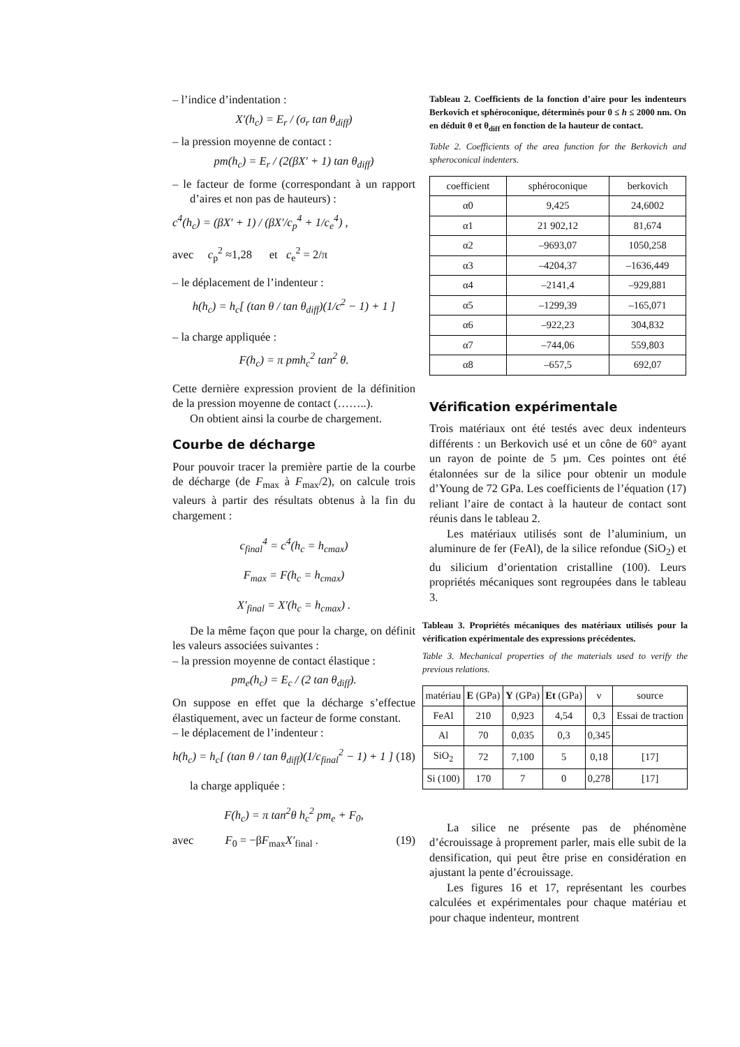– l’indice d’indentation :
X′(h<sub>c</sub>) = E<sub>r</sub> / (σ<sub>r</sub> tan θ<sub>diff</sub>)
– la pression moyenne de contact :
pm(h<sub>c</sub>) = E<sub>r</sub> / (2(βX′ + 1) tan θ<sub>diff</sub>)
– le facteur de forme (correspondant à un rapport d’aires et non pas de hauteurs) :
c<sup>4</sup>(h<sub>c</sub>) = (βX′ + 1) / (βX′/c<sub>p</sub><sup>4</sup> + 1/c<sub>e</sub><sup>4</sup>) ,
avec c<sub>p</sub><sup>2</sup> ≈1,28 et c<sub>e</sub><sup>2</sup> = 2/π
– le déplacement de l’indenteur :
h(h<sub>c</sub>) = h<sub>c</sub>[ (tan θ / tan θ<sub>diff</sub>)(1/c<sup>2</sup> − 1) + 1 ]
– la charge appliquée :
F(h<sub>c</sub>) = π pmh<sub>c</sub><sup>2</sup> tan<sup>2</sup> θ.
Cette dernière expression provient de la définition de la pression moyenne de contact (……..).
On obtient ainsi la courbe de chargement.
Courbe de décharge
Pour pouvoir tracer la première partie de la courbe de décharge (de F<sub>max</sub> à F<sub>max</sub>/2), on calcule trois valeurs à partir des résultats obtenus à la fin du chargement :
c<sub>final</sub><sup>4</sup> = c<sup>4</sup>(h<sub>c</sub> = h<sub>cmax</sub>)
F<sub>max</sub> = F(h<sub>c</sub> = h<sub>cmax</sub>)
X′<sub>final</sub> = X′(h<sub>c</sub> = h<sub>cmax</sub>) .
De la même façon que pour la charge, on définit les valeurs associées suivantes :
– la pression moyenne de contact élastique :
pm<sub>e</sub>(h<sub>c</sub>) = E<sub>c</sub> / (2 tan θ<sub>diff</sub>).
On suppose en effet que la décharge s’effectue élastiquement, avec un facteur de forme constant.
– le déplacement de l’indenteur :
h(h<sub>c</sub>) = h<sub>c</sub>[ (tan θ / tan θ<sub>diff</sub>)(1/c<sub>final</sub><sup>2</sup> − 1) + 1 ] (18)
la charge appliquée :
F(h<sub>c</sub>) = π tan<sup>2</sup>θ h<sub>c</sub><sup>2</sup> pm<sub>e</sub> + F<sub>0</sub>,
avec F<sub>0</sub> = −βF<sub>max</sub>X′<sub>final</sub> . (19)
Tableau 2. Coefficients de la fonction d’aire pour les indenteurs Berkovich et sphéroconique, déterminés pour 0 ≤ h ≤ 2000 nm. On en déduit θ et θ<sub>diff</sub> en fonction de la hauteur de contact.
Table 2. Coefficients of the area function for the Berkovich and spheroconical indenters.
| coefficient | sphéroconique | berkovich |
| --- | --- | --- |
| α0 | 9,425 | 24,6002 |
| α1 | 21 902,12 | 81,674 |
| α2 | –9693,07 | 1050,258 |
| α3 | –4204,37 | –1636,449 |
| α4 | –2141,4 | –929,881 |
| α5 | –1299,39 | –165,071 |
| α6 | –922,23 | 304,832 |
| α7 | –744,06 | 559,803 |
| α8 | –657,5 | 692,07 |
Vérification expérimentale
Trois matériaux ont été testés avec deux indenteurs différents : un Berkovich usé et un cône de 60° ayant un rayon de pointe de 5 µm. Ces pointes ont été étalonnées sur de la silice pour obtenir un module d’Young de 72 GPa. Les coefficients de l’équation (17) reliant l’aire de contact à la hauteur de contact sont réunis dans le tableau 2.
Les matériaux utilisés sont de l’aluminium, un aluminure de fer (FeAl), de la silice refondue (SiO<sub>2</sub>) et du silicium d’orientation cristalline (100). Leurs propriétés mécaniques sont regroupées dans le tableau 3.
Tableau 3. Propriétés mécaniques des matériaux utilisés pour la vérification expérimentale des expressions précédentes.
Table 3. Mechanical properties of the materials used to verify the previous relations.
| matériau | E (GPa) | Y (GPa) | Et (GPa) | ν | source |
| --- | --- | --- | --- | --- | --- |
| FeAl | 210 | 0,923 | 4,54 | 0,3 | Essai de traction |
| Al | 70 | 0,035 | 0,3 | 0,345 | |
| SiO<sub>2</sub> | 72 | 7,100 | 5 | 0,18 | [17] |
| Si (100) | 170 | 7 | 0 | 0,278 | [17] |
La silice ne présente pas de phénomène d’écrouissage à proprement parler, mais elle subit de la densification, qui peut être prise en considération en ajustant la pente d’écrouissage.
Les figures 16 et 17, représentant les courbes calculées et expérimentales pour chaque matériau et pour chaque indenteur, montrent